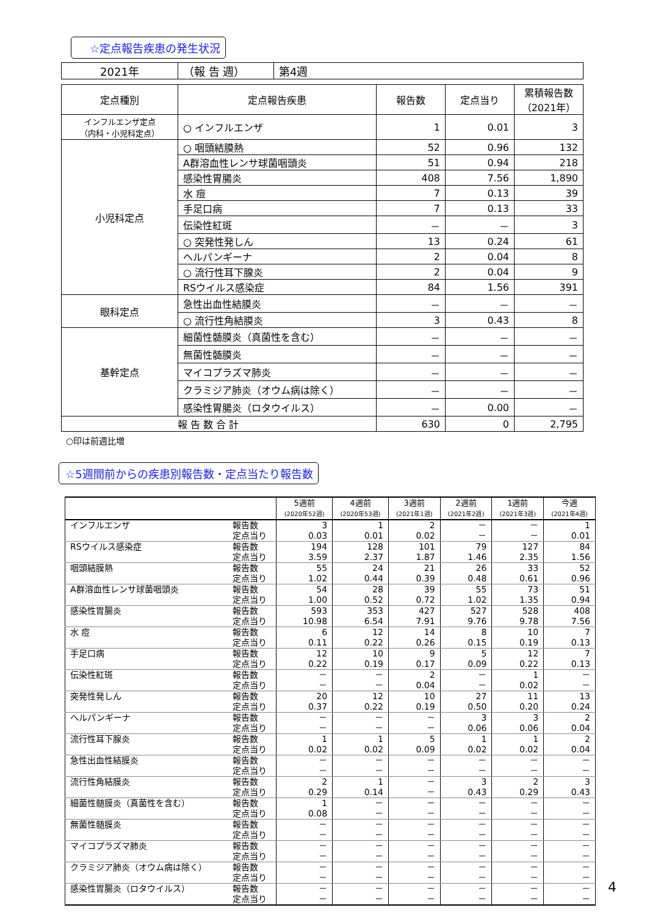☆定点報告疾患の発生状況
| 2021年 | （報 告 週） | 第4週 |
| 定点種別 | 定点報告疾患 | 報告数 | 定点当り | 累積報告数 （2021年） |
| --- | --- | --- | --- | --- |
| インフルエンザ定点 （内科・小児科定点） | ○ インフルエンザ | 1 | 0.01 | 3 |
| 小児科定点 | ○ 咽頭結膜熱 | 52 | 0.96 | 132 |
| | A群溶血性レンサ球菌咽頭炎 | 51 | 0.94 | 218 |
| | 感染性胃腸炎 | 408 | 7.56 | 1,890 |
| | 水 痘 | 7 | 0.13 | 39 |
| | 手足口病 | 7 | 0.13 | 33 |
| | 伝染性紅斑 | － | － | 3 |
| | ○ 突発性発しん | 13 | 0.24 | 61 |
| | ヘルパンギーナ | 2 | 0.04 | 8 |
| | ○ 流行性耳下腺炎 | 2 | 0.04 | 9 |
| | RSウイルス感染症 | 84 | 1.56 | 391 |
| 眼科定点 | 急性出血性結膜炎 | － | － | － |
| | ○ 流行性角結膜炎 | 3 | 0.43 | 8 |
| 基幹定点 | 細菌性髄膜炎（真菌性を含む） | － | － | － |
| | 無菌性髄膜炎 | － | － | － |
| | マイコプラズマ肺炎 | － | － | － |
| | クラミジア肺炎（オウム病は除く） | － | － | － |
| | 感染性胃腸炎（ロタウイルス） | － | 0.00 | － |
| 報 告 数 合 計 | | 630 | 0 | 2,795 |
○印は前週比増
☆5週間前からの疾患別報告数・定点当たり報告数
| | | 5週前 (2020年52週) | 4週前 (2020年53週) | 3週前 (2021年1週) | 2週前 (2021年2週) | 1週前 (2021年3週) | 今週 (2021年4週) |
| --- | --- | --- | --- | --- | --- | --- | --- |
| インフルエンザ | 報告数 | 3 | 1 | 2 | － | － | 1 |
| | 定点当り | 0.03 | 0.01 | 0.02 | － | － | 0.01 |
| RSウイルス感染症 | 報告数 | 194 | 128 | 101 | 79 | 127 | 84 |
| | 定点当り | 3.59 | 2.37 | 1.87 | 1.46 | 2.35 | 1.56 |
| 咽頭結膜熱 | 報告数 | 55 | 24 | 21 | 26 | 33 | 52 |
| | 定点当り | 1.02 | 0.44 | 0.39 | 0.48 | 0.61 | 0.96 |
| A群溶血性レンサ球菌咽頭炎 | 報告数 | 54 | 28 | 39 | 55 | 73 | 51 |
| | 定点当り | 1.00 | 0.52 | 0.72 | 1.02 | 1.35 | 0.94 |
| 感染性胃腸炎 | 報告数 | 593 | 353 | 427 | 527 | 528 | 408 |
| | 定点当り | 10.98 | 6.54 | 7.91 | 9.76 | 9.78 | 7.56 |
| 水 痘 | 報告数 | 6 | 12 | 14 | 8 | 10 | 7 |
| | 定点当り | 0.11 | 0.22 | 0.26 | 0.15 | 0.19 | 0.13 |
| 手足口病 | 報告数 | 12 | 10 | 9 | 5 | 12 | 7 |
| | 定点当り | 0.22 | 0.19 | 0.17 | 0.09 | 0.22 | 0.13 |
| 伝染性紅斑 | 報告数 | － | － | 2 | － | 1 | － |
| | 定点当り | － | － | 0.04 | － | 0.02 | － |
| 突発性発しん | 報告数 | 20 | 12 | 10 | 27 | 11 | 13 |
| | 定点当り | 0.37 | 0.22 | 0.19 | 0.50 | 0.20 | 0.24 |
| ヘルパンギーナ | 報告数 | － | － | － | 3 | 3 | 2 |
| | 定点当り | － | － | － | 0.06 | 0.06 | 0.04 |
| 流行性耳下腺炎 | 報告数 | 1 | 1 | 5 | 1 | 1 | 2 |
| | 定点当り | 0.02 | 0.02 | 0.09 | 0.02 | 0.02 | 0.04 |
| 急性出血性結膜炎 | 報告数 | － | － | － | － | － | － |
| | 定点当り | － | － | － | － | － | － |
| 流行性角結膜炎 | 報告数 | 2 | 1 | － | 3 | 2 | 3 |
| | 定点当り | 0.29 | 0.14 | － | 0.43 | 0.29 | 0.43 |
| 細菌性髄膜炎（真菌性を含む） | 報告数 | 1 | － | － | － | － | － |
| | 定点当り | 0.08 | － | － | － | － | － |
| 無菌性髄膜炎 | 報告数 | － | － | － | － | － | － |
| | 定点当り | － | － | － | － | － | － |
| マイコプラズマ肺炎 | 報告数 | － | － | － | － | － | － |
| | 定点当り | － | － | － | － | － | － |
| クラミジア肺炎（オウム病は除く） | 報告数 | － | － | － | － | － | － |
| | 定点当り | － | － | － | － | － | － |
| 感染性胃腸炎（ロタウイルス） | 報告数 | － | － | － | － | － | － |
| | 定点当り | － | － | － | － | － | － |
4